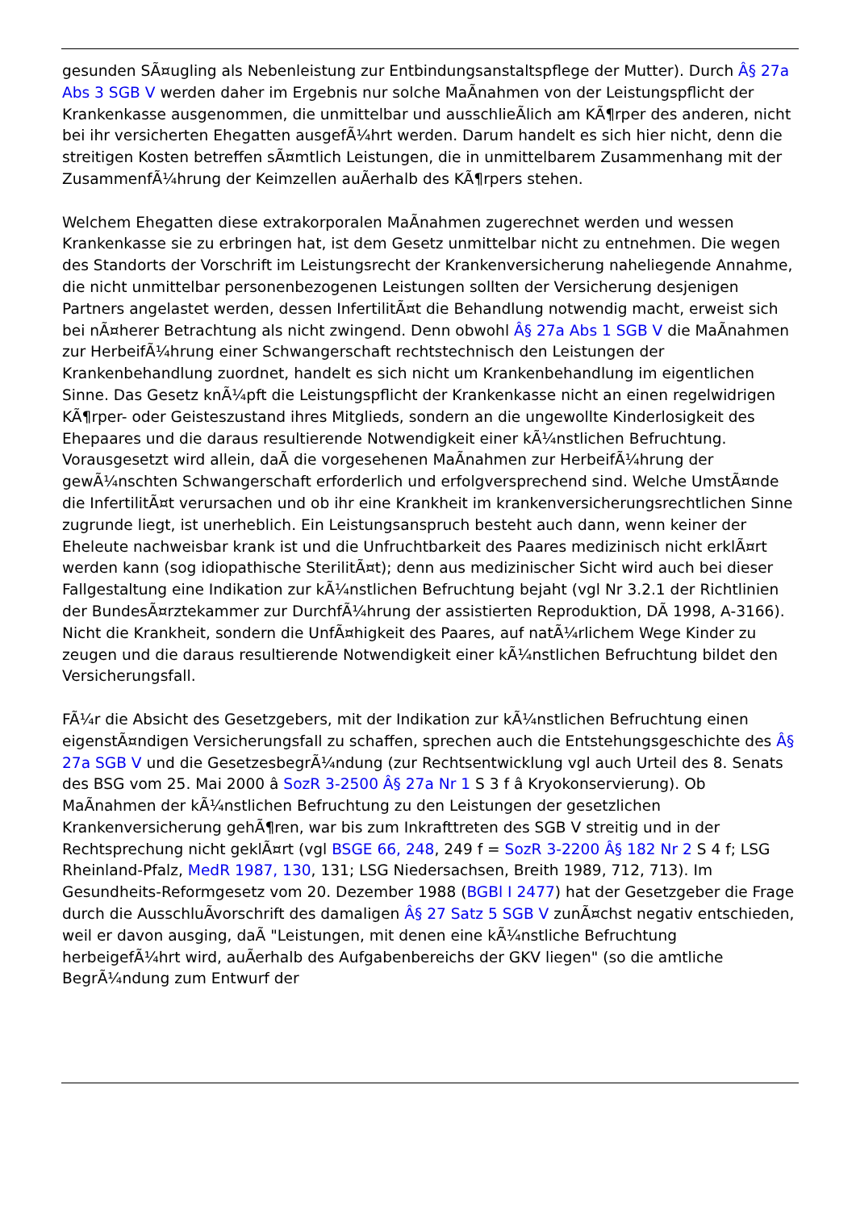gesunden SÃ¤ugling als Nebenleistung zur Entbindungsanstaltspflege der Mutter). Durch Â§ 27a Abs 3 SGB V werden daher im Ergebnis nur solche MaÃnahmen von der Leistungspflicht der Krankenkasse ausgenommen, die unmittelbar und ausschlieÃlich am KÃ¶rper des anderen, nicht bei ihr versicherten Ehegatten ausgefÃ¼hrt werden. Darum handelt es sich hier nicht, denn die streitigen Kosten betreffen sÃ¤mtlich Leistungen, die in unmittelbarem Zusammenhang mit der ZusammenfÃ¼hrung der Keimzellen auÃerhalb des KÃ¶rpers stehen.
Welchem Ehegatten diese extrakorporalen MaÃnahmen zugerechnet werden und wessen Krankenkasse sie zu erbringen hat, ist dem Gesetz unmittelbar nicht zu entnehmen. Die wegen des Standorts der Vorschrift im Leistungsrecht der Krankenversicherung naheliegende Annahme, die nicht unmittelbar personenbezogenen Leistungen sollten der Versicherung desjenigen Partners angelastet werden, dessen InfertilitÃ¤t die Behandlung notwendig macht, erweist sich bei nÃ¤herer Betrachtung als nicht zwingend. Denn obwohl Â§ 27a Abs 1 SGB V die MaÃnahmen zur HerbeifÃ¼hrung einer Schwangerschaft rechtstechnisch den Leistungen der Krankenbehandlung zuordnet, handelt es sich nicht um Krankenbehandlung im eigentlichen Sinne. Das Gesetz knÃ¼pft die Leistungspflicht der Krankenkasse nicht an einen regelwidrigen KÃ¶rper- oder Geisteszustand ihres Mitglieds, sondern an die ungewollte Kinderlosigkeit des Ehepaares und die daraus resultierende Notwendigkeit einer kÃ¼nstlichen Befruchtung. Vorausgesetzt wird allein, daÃ die vorgesehenen MaÃnahmen zur HerbeifÃ¼hrung der gewÃ¼nschten Schwangerschaft erforderlich und erfolgversprechend sind. Welche UmstÃ¤nde die InfertilitÃ¤t verursachen und ob ihr eine Krankheit im krankenversicherungsrechtlichen Sinne zugrunde liegt, ist unerheblich. Ein Leistungsanspruch besteht auch dann, wenn keiner der Eheleute nachweisbar krank ist und die Unfruchtbarkeit des Paares medizinisch nicht erklÃ¤rt werden kann (sog idiopathische SterilitÃ¤t); denn aus medizinischer Sicht wird auch bei dieser Fallgestaltung eine Indikation zur kÃ¼nstlichen Befruchtung bejaht (vgl Nr 3.2.1 der Richtlinien der BundesÃ¤rztekammer zur DurchfÃ¼hrung der assistierten Reproduktion, DÃ 1998, A-3166). Nicht die Krankheit, sondern die UnfÃ¤higkeit des Paares, auf natÃ¼rlichem Wege Kinder zu zeugen und die daraus resultierende Notwendigkeit einer kÃ¼nstlichen Befruchtung bildet den Versicherungsfall.
FÃ¼r die Absicht des Gesetzgebers, mit der Indikation zur kÃ¼nstlichen Befruchtung einen eigenstÃ¤ndigen Versicherungsfall zu schaffen, sprechen auch die Entstehungsgeschichte des Â§ 27a SGB V und die GesetzesbegrÃ¼ndung (zur Rechtsentwicklung vgl auch Urteil des 8. Senats des BSG vom 25. Mai 2000 â SozR 3-2500 Â§ 27a Nr 1 S 3 f â Kryokonservierung). Ob MaÃnahmen der kÃ¼nstlichen Befruchtung zu den Leistungen der gesetzlichen Krankenversicherung gehÃ¶ren, war bis zum Inkrafttreten des SGB V streitig und in der Rechtsprechung nicht geklÃ¤rt (vgl BSGE 66, 248, 249 f = SozR 3-2200 Â§ 182 Nr 2 S 4 f; LSG Rheinland-Pfalz, MedR 1987, 130, 131; LSG Niedersachsen, Breith 1989, 712, 713). Im Gesundheits-Reformgesetz vom 20. Dezember 1988 (BGBl I 2477) hat der Gesetzgeber die Frage durch die AusschluÃvorschrift des damaligen Â§ 27 Satz 5 SGB V zunÃ¤chst negativ entschieden, weil er davon ausging, daÃ "Leistungen, mit denen eine kÃ¼nstliche Befruchtung herbeigefÃ¼hrt wird, auÃerhalb des Aufgabenbereichs der GKV liegen" (so die amtliche BegrÃ¼ndung zum Entwurf der